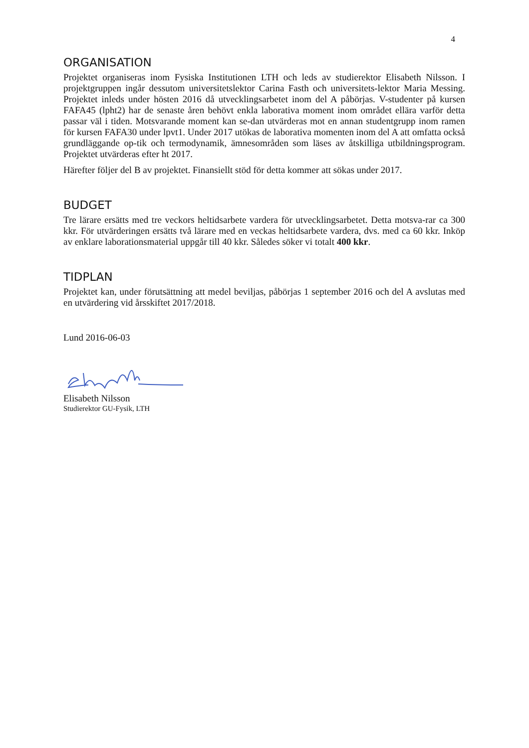4
ORGANISATION
Projektet organiseras inom Fysiska Institutionen LTH och leds av studierektor Elisabeth Nilsson. I projektgruppen ingår dessutom universitetslektor Carina Fasth och universitets-lektor Maria Messing. Projektet inleds under hösten 2016 då utvecklingsarbetet inom del A påbörjas. V-studenter på kursen FAFA45 (lpht2) har de senaste åren behövt enkla laborativa moment inom området ellära varför detta passar väl i tiden. Motsvarande moment kan se-dan utvärderas mot en annan studentgrupp inom ramen för kursen FAFA30 under lpvt1. Under 2017 utökas de laborativa momenten inom del A att omfatta också grundläggande op-tik och termodynamik, ämnesområden som läses av åtskilliga utbildningsprogram. Projektet utvärderas efter ht 2017.
Härefter följer del B av projektet. Finansiellt stöd för detta kommer att sökas under 2017.
BUDGET
Tre lärare ersätts med tre veckors heltidsarbete vardera för utvecklingsarbetet. Detta motsva-rar ca 300 kkr. För utvärderingen ersätts två lärare med en veckas heltidsarbete vardera, dvs. med ca 60 kkr. Inköp av enklare laborationsmaterial uppgår till 40 kkr. Således söker vi totalt 400 kkr.
TIDPLAN
Projektet kan, under förutsättning att medel beviljas, påbörjas 1 september 2016 och del A avslutas med en utvärdering vid årsskiftet 2017/2018.
Lund 2016-06-03
Elisabeth Nilsson
Studierektor GU-Fysik, LTH